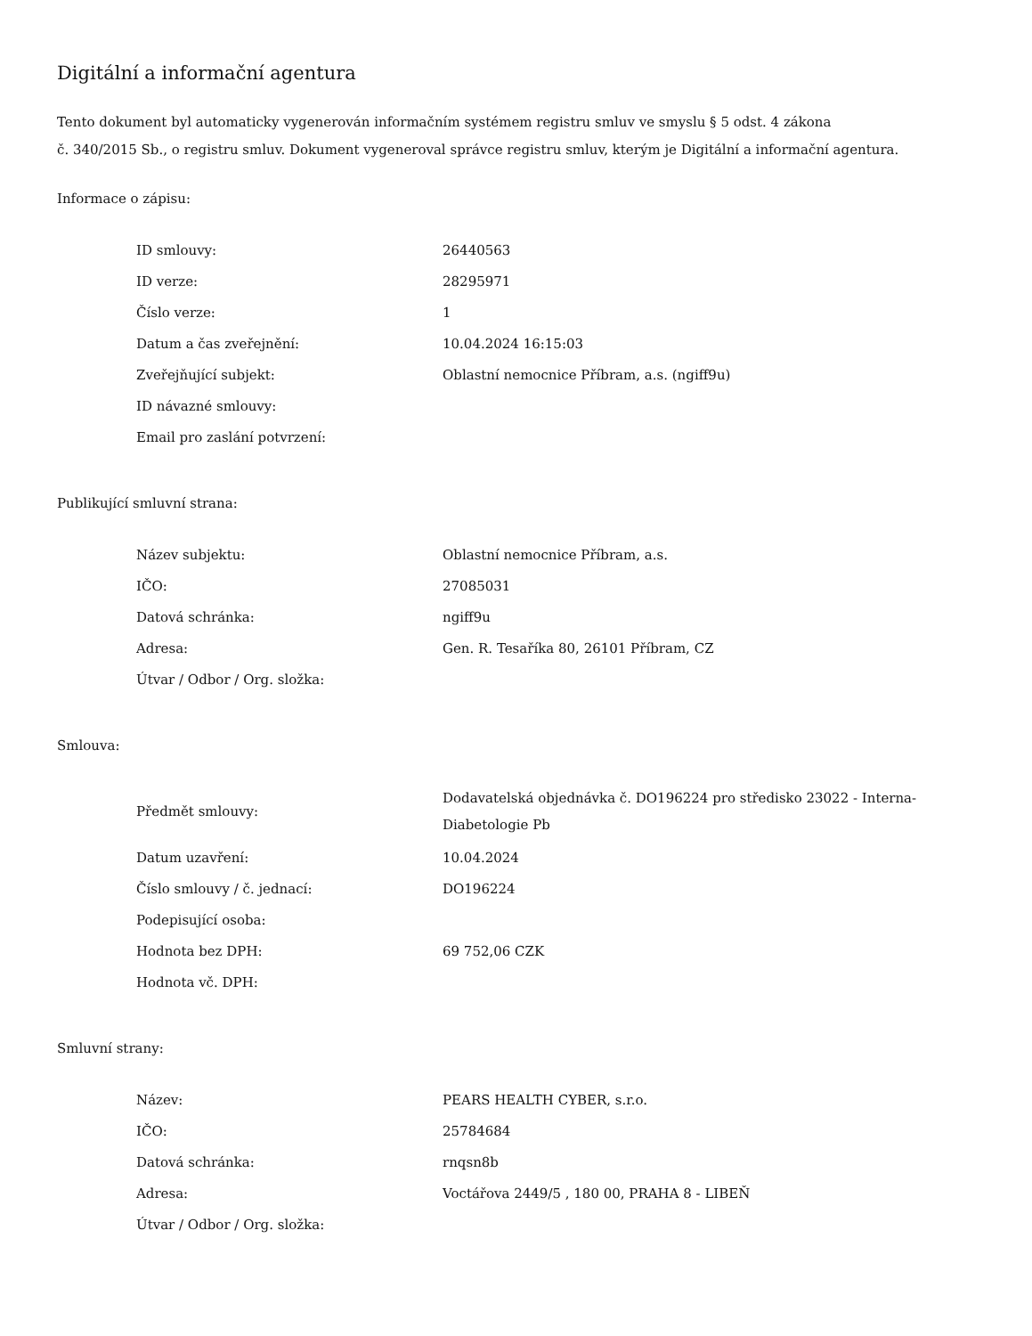Digitální a informační agentura
Tento dokument byl automaticky vygenerován informačním systémem registru smluv ve smyslu § 5 odst. 4 zákona
č. 340/2015 Sb., o registru smluv. Dokument vygeneroval správce registru smluv, kterým je Digitální a informační agentura.
Informace o zápisu:
| ID smlouvy: | 26440563 |
| ID verze: | 28295971 |
| Číslo verze: | 1 |
| Datum a čas zveřejnění: | 10.04.2024 16:15:03 |
| Zveřejňující subjekt: | Oblastní nemocnice Příbram, a.s. (ngiff9u) |
| ID návazné smlouvy: | |
| Email pro zaslání potvrzení: | |
Publikující smluvní strana:
| Název subjektu: | Oblastní nemocnice Příbram, a.s. |
| IČO: | 27085031 |
| Datová schránka: | ngiff9u |
| Adresa: | Gen. R. Tesaříka 80, 26101 Příbram, CZ |
| Útvar / Odbor / Org. složka: | |
Smlouva:
| Předmět smlouvy: | Dodavatelská objednávka č. DO196224 pro středisko 23022 - Interna- Diabetologie Pb |
| Datum uzavření: | 10.04.2024 |
| Číslo smlouvy / č. jednací: | DO196224 |
| Podepisující osoba: | |
| Hodnota bez DPH: | 69 752,06 CZK |
| Hodnota vč. DPH: | |
Smluvní strany:
| Název: | PEARS HEALTH CYBER, s.r.o. |
| IČO: | 25784684 |
| Datová schránka: | rnqsn8b |
| Adresa: | Voctářova 2449/5 , 180 00, PRAHA 8 - LIBEŇ |
| Útvar / Odbor / Org. složka: | |